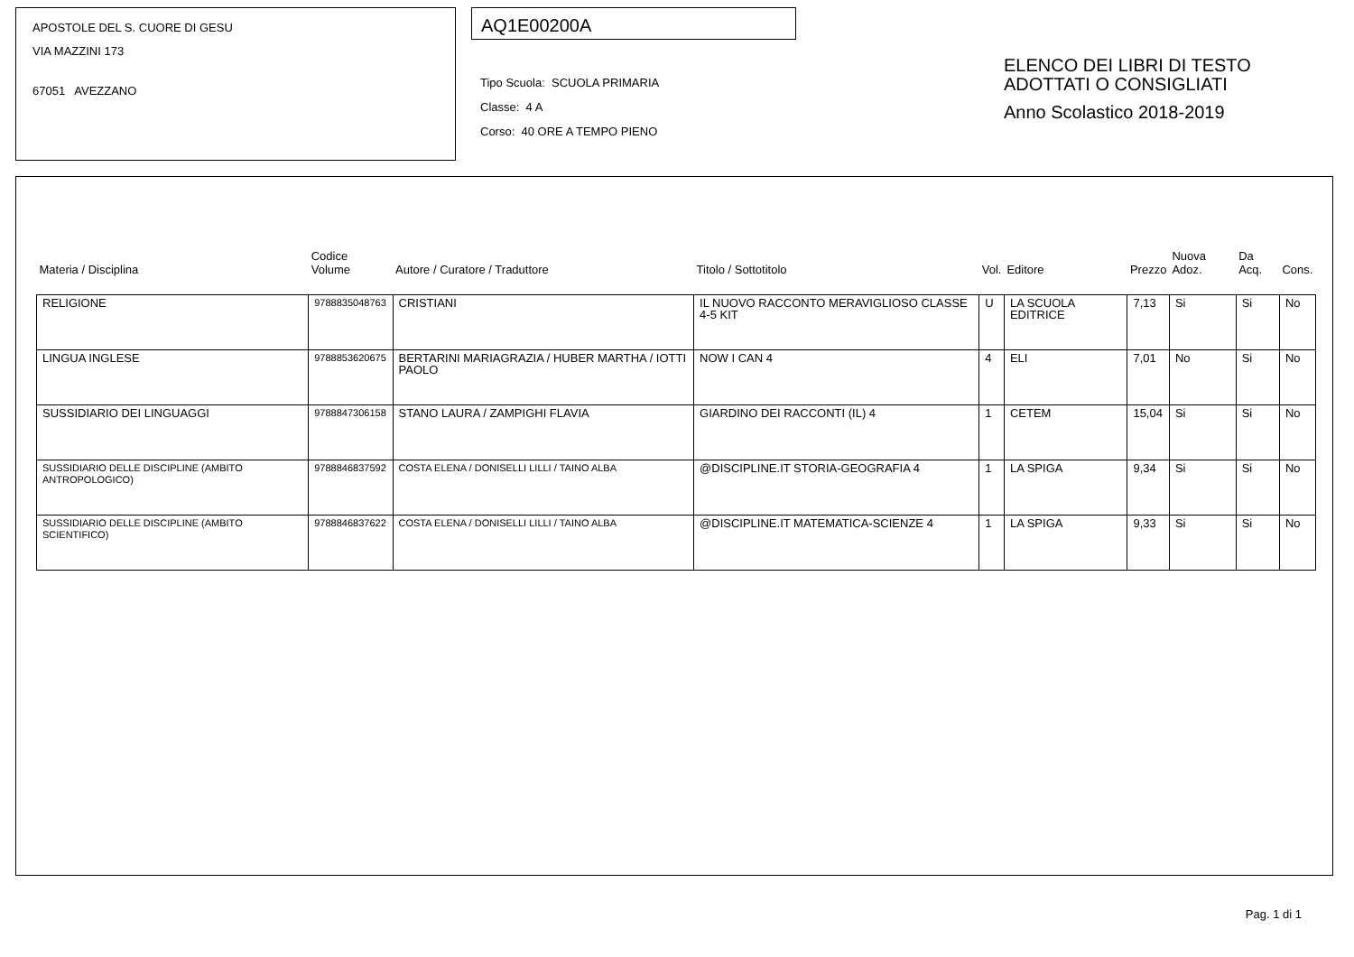APOSTOLE DEL S. CUORE DI GESU
VIA MAZZINI 173
67051 AVEZZANO
AQ1E00200A
Tipo Scuola: SCUOLA PRIMARIA
Classe: 4 A
Corso: 40 ORE A TEMPO PIENO
ELENCO DEI LIBRI DI TESTO
ADOTTATI O CONSIGLIATI
Anno Scolastico 2018-2019
| Materia / Disciplina | Codice Volume | Autore / Curatore / Traduttore | Titolo / Sottotitolo | Vol. | Editore | Prezzo | Nuova Adoz. | Da Acq. | Cons. |
| --- | --- | --- | --- | --- | --- | --- | --- | --- | --- |
| RELIGIONE | 9788835048763 | CRISTIANI | IL NUOVO RACCONTO MERAVIGLIOSO CLASSE 4-5 KIT | U | LA SCUOLA EDITRICE | 7,13 | Si | Si | No |
| LINGUA INGLESE | 9788853620675 | BERTARINI MARIAGRAZIA / HUBER MARTHA / IOTTI PAOLO | NOW I CAN 4 | 4 | ELI | 7,01 | No | Si | No |
| SUSSIDIARIO DEI LINGUAGGI | 9788847306158 | STANO LAURA / ZAMPIGHI FLAVIA | GIARDINO DEI RACCONTI (IL) 4 | 1 | CETEM | 15,04 | Si | Si | No |
| SUSSIDIARIO DELLE DISCIPLINE (AMBITO ANTROPOLOGICO) | 9788846837592 | COSTA ELENA / DONISELLI LILLI / TAINO ALBA | @DISCIPLINE.IT STORIA-GEOGRAFIA 4 | 1 | LA SPIGA | 9,34 | Si | Si | No |
| SUSSIDIARIO DELLE DISCIPLINE (AMBITO SCIENTIFICO) | 9788846837622 | COSTA ELENA / DONISELLI LILLI / TAINO ALBA | @DISCIPLINE.IT MATEMATICA-SCIENZE 4 | 1 | LA SPIGA | 9,33 | Si | Si | No |
Pag. 1 di 1